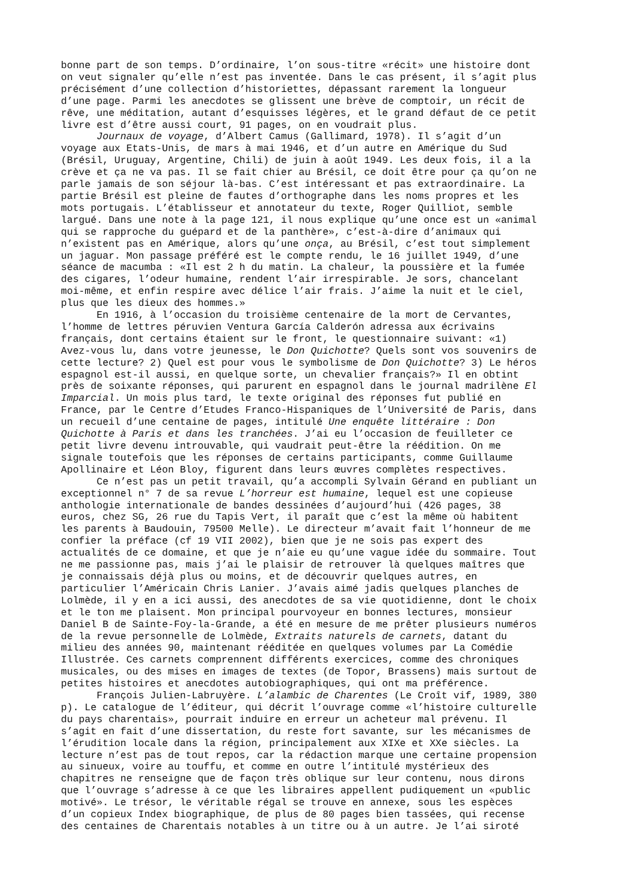bonne part de son temps. D’ordinaire, l’on sous-titre «récit» une histoire dont on veut signaler qu’elle n’est pas inventée. Dans le cas présent, il s’agit plus précisément d’une collection d’historiettes, dépassant rarement la longueur d’une page. Parmi les anecdotes se glissent une brève de comptoir, un récit de rêve, une méditation, autant d’esquisses légères, et le grand défaut de ce petit livre est d’être aussi court, 91 pages, on en voudrait plus. Journaux de voyage, d’Albert Camus (Gallimard, 1978). Il s’agit d’un voyage aux Etats-Unis, de mars à mai 1946, et d’un autre en Amérique du Sud (Brésil, Uruguay, Argentine, Chili) de juin à août 1949. Les deux fois, il a la crève et ça ne va pas. Il se fait chier au Brésil, ce doit être pour ça qu’on ne parle jamais de son séjour là-bas. C’est intéressant et pas extraordinaire. La partie Brésil est pleine de fautes d’orthographe dans les noms propres et les mots portugais. L’établisseur et annotateur du texte, Roger Quilliot, semble largué. Dans une note à la page 121, il nous explique qu’une once est un «animal qui se rapproche du guépard et de la panthère», c’est-à-dire d’animaux qui n’existent pas en Amérique, alors qu’une onça, au Brésil, c’est tout simplement un jaguar. Mon passage préféré est le compte rendu, le 16 juillet 1949, d’une séance de macumba : «Il est 2 h du matin. La chaleur, la poussière et la fumée des cigares, l’odeur humaine, rendent l’air irrespirable. Je sors, chancelant moi-même, et enfin respire avec délice l’air frais. J’aime la nuit et le ciel, plus que les dieux des hommes.» En 1916, à l’occasion du troisième centenaire de la mort de Cervantes, l’homme de lettres péruvien Ventura García Calderón adressa aux écrivains français, dont certains étaient sur le front, le questionnaire suivant: «1) Avez-vous lu, dans votre jeunesse, le Don Quichotte? Quels sont vos souvenirs de cette lecture? 2) Quel est pour vous le symbolisme de Don Quichotte? 3) Le héros espagnol est-il aussi, en quelque sorte, un chevalier français?» Il en obtint près de soixante réponses, qui parurent en espagnol dans le journal madrilène El Imparcial. Un mois plus tard, le texte original des réponses fut publié en France, par le Centre d’Etudes Franco-Hispaniques de l’Université de Paris, dans un recueil d’une centaine de pages, intitulé Une enquête littéraire : Don Quichotte à Paris et dans les tranchées. J’ai eu l’occasion de feuilleter ce petit livre devenu introuvable, qui vaudrait peut-être la réédition. On me signale toutefois que les réponses de certains participants, comme Guillaume Apollinaire et Léon Bloy, figurent dans leurs œuvres complètes respectives. Ce n’est pas un petit travail, qu’a accompli Sylvain Gérand en publiant un exceptionnel n° 7 de sa revue L’horreur est humaine, lequel est une copieuse anthologie internationale de bandes dessinées d’aujourd’hui (426 pages, 38 euros, chez SG, 26 rue du Tapis Vert, il paraît que c’est la même où habitent les parents à Baudouin, 79500 Melle). Le directeur m’avait fait l’honneur de me confier la préface (cf 19 VII 2002), bien que je ne sois pas expert des actualités de ce domaine, et que je n’aie eu qu’une vague idée du sommaire. Tout ne me passionne pas, mais j’ai le plaisir de retrouver là quelques maîtres que je connaissais déjà plus ou moins, et de découvrir quelques autres, en particulier l’Américain Chris Lanier. J’avais aimé jadis quelques planches de Lolmède, il y en a ici aussi, des anecdotes de sa vie quotidienne, dont le choix et le ton me plaisent. Mon principal pourvoyeur en bonnes lectures, monsieur Daniel B de Sainte-Foy-la-Grande, a été en mesure de me prêter plusieurs numéros de la revue personnelle de Lolmède, Extraits naturels de carnets, datant du milieu des années 90, maintenant rééditée en quelques volumes par La Comédie Illustrée. Ces carnets comprennent différents exercices, comme des chroniques musicales, ou des mises en images de textes (de Topor, Brassens) mais surtout de petites histoires et anecdotes autobiographiques, qui ont ma préférence. François Julien-Labruyère. L’alambic de Charentes (Le Croît vif, 1989, 380 p). Le catalogue de l’éditeur, qui décrit l’ouvrage comme «l’histoire culturelle du pays charentais», pourrait induire en erreur un acheteur mal prévenu. Il s’agit en fait d’une dissertation, du reste fort savante, sur les mécanismes de l’érudition locale dans la région, principalement aux XIXe et XXe siècles. La lecture n’est pas de tout repos, car la rédaction marque une certaine propension au sinueux, voire au touffu, et comme en outre l’intitulé mystérieux des chapitres ne renseigne que de façon très oblique sur leur contenu, nous dirons que l’ouvrage s’adresse à ce que les libraires appellent pudiquement un «public motivé». Le trésor, le véritable régal se trouve en annexe, sous les espèces d’un copieux Index biographique, de plus de 80 pages bien tassées, qui recense des centaines de Charentais notables à un titre ou à un autre. Je l’ai siroté